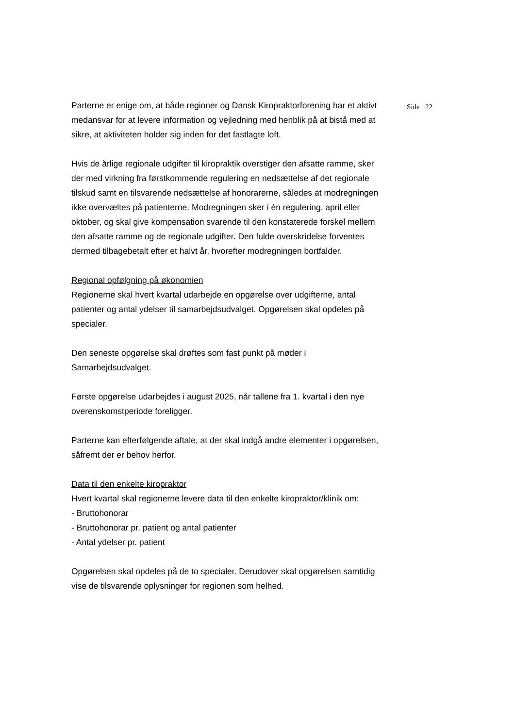Parterne er enige om, at både regioner og Dansk Kiropraktorforening har et aktivt medansvar for at levere information og vejledning med henblik på at bistå med at sikre, at aktiviteten holder sig inden for det fastlagte loft.
Hvis de årlige regionale udgifter til kiropraktik overstiger den afsatte ramme, sker der med virkning fra førstkommende regulering en nedsættelse af det regionale tilskud samt en tilsvarende nedsættelse af honorarerne, således at modregningen ikke overvæltes på patienterne. Modregningen sker i én regulering, april eller oktober, og skal give kompensation svarende til den konstaterede forskel mellem den afsatte ramme og de regionale udgifter. Den fulde overskridelse forventes dermed tilbagebetalt efter et halvt år, hvorefter modregningen bortfalder.
Regional opfølgning på økonomien
Regionerne skal hvert kvartal udarbejde en opgørelse over udgifterne, antal patienter og antal ydelser til samarbejdsudvalget. Opgørelsen skal opdeles på specialer.
Den seneste opgørelse skal drøftes som fast punkt på møder i Samarbejdsudvalget.
Første opgørelse udarbejdes i august 2025, når tallene fra 1. kvartal i den nye overenskomstperiode foreligger.
Parterne kan efterfølgende aftale, at der skal indgå andre elementer i opgørelsen, såfremt der er behov herfor.
Data til den enkelte kiropraktor
Hvert kvartal skal regionerne levere data til den enkelte kiropraktor/klinik om:
- Bruttohonorar
- Bruttohonorar pr. patient og antal patienter
- Antal ydelser pr. patient
Opgørelsen skal opdeles på de to specialer. Derudover skal opgørelsen samtidig vise de tilsvarende oplysninger for regionen som helhed.
Side 22